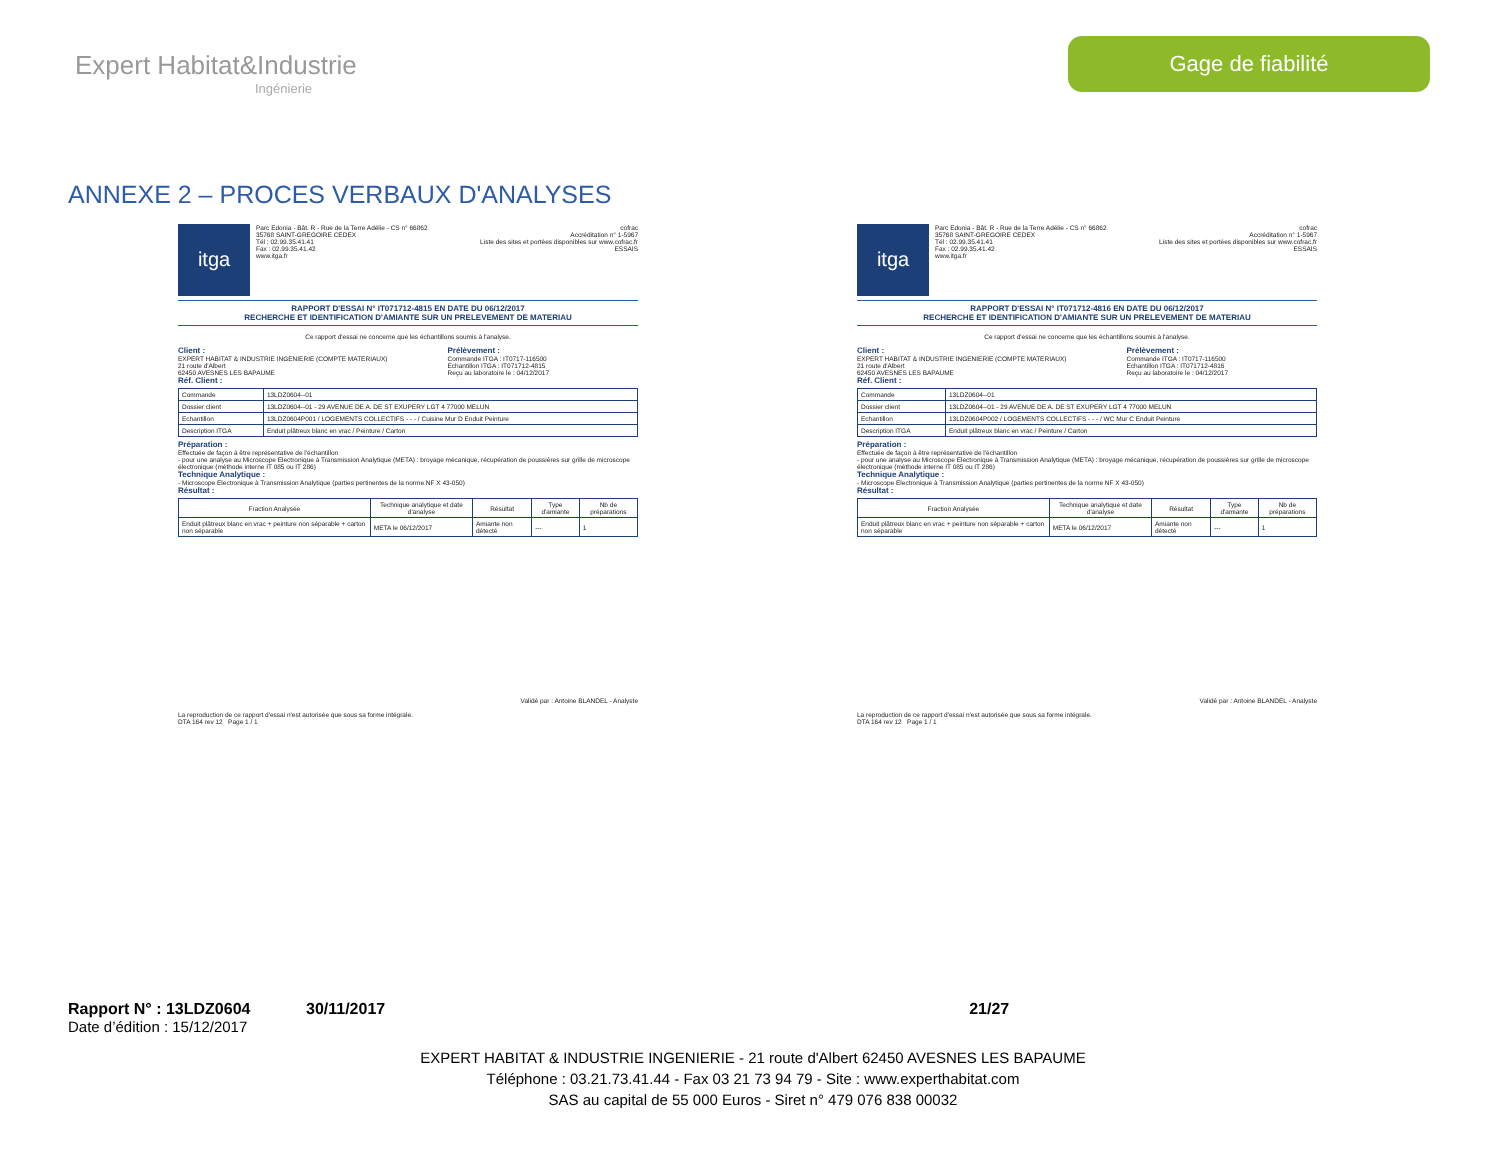Expert Habitat&Industrie
Ingénierie
Gage de fiabilité
ANNEXE 2 – PROCES VERBAUX D'ANALYSES
itga
Parc Edonia - Bât. R - Rue de la Terre Adélie - CS n° 66862
35768 SAINT-GREGOIRE CEDEX
Tél : 02.99.35.41.41
Fax : 02.99.35.41.42
www.itga.fr
cofrac
Accréditation n° 1-5967
Liste des sites et portées disponibles sur www.cofrac.fr
ESSAIS
RAPPORT D'ESSAI N° IT071712-4815 EN DATE DU 06/12/2017
RECHERCHE ET IDENTIFICATION D'AMIANTE SUR UN PRELEVEMENT DE MATERIAU
Ce rapport d'essai ne concerne que les échantillons soumis à l'analyse.
Client :
EXPERT HABITAT & INDUSTRIE INGENIERIE (COMPTE MATERIAUX)
21 route d'Albert
62450 AVESNES LES BAPAUME
Prélèvement :
Commande ITGA : IT0717-116500
Echantillon ITGA : IT071712-4815
Reçu au laboratoire le : 04/12/2017
Réf. Client :
| Commande | 13LDZ0604--01 |
| Dossier client | 13LDZ0604--01 - 29 AVENUE DE A. DE ST EXUPERY LGT 4 77000 MELUN |
| Echantillon | 13LDZ0604P001 / LOGEMENTS COLLECTIFS - - - / Cuisine Mur D Enduit Peinture |
| Description ITGA | Enduit plâtreux blanc en vrac / Peinture / Carton |
Préparation :
Effectuée de façon à être représentative de l'échantillon
- pour une analyse au Microscope Electronique à Transmission Analytique (META) : broyage mécanique, récupération de poussières sur grille de microscope électronique (méthode interne IT 085 ou IT 286)
Technique Analytique :
- Microscope Electronique à Transmission Analytique (parties pertinentes de la norme NF X 43-050)
Résultat :
| Fraction Analysée | Technique analytique et date d'analyse | Résultat | Type d'amiante | Nb de préparations |
| --- | --- | --- | --- | --- |
| Enduit plâtreux blanc en vrac + peinture non séparable + carton non séparable | META le 06/12/2017 | Amiante non détecté | --- | 1 |
Validé par : Antoine BLANDEL - Analyste
La reproduction de ce rapport d'essai n'est autorisée que sous sa forme intégrale.
DTA 164 rev 12 Page 1 / 1
itga
Parc Edonia - Bât. R - Rue de la Terre Adélie - CS n° 66862
35768 SAINT-GREGOIRE CEDEX
Tél : 02.99.35.41.41
Fax : 02.99.35.41.42
www.itga.fr
cofrac
Accréditation n° 1-5967
Liste des sites et portées disponibles sur www.cofrac.fr
ESSAIS
RAPPORT D'ESSAI N° IT071712-4816 EN DATE DU 06/12/2017
RECHERCHE ET IDENTIFICATION D'AMIANTE SUR UN PRELEVEMENT DE MATERIAU
Ce rapport d'essai ne concerne que les échantillons soumis à l'analyse.
Client :
EXPERT HABITAT & INDUSTRIE INGENIERIE (COMPTE MATERIAUX)
21 route d'Albert
62450 AVESNES LES BAPAUME
Prélèvement :
Commande ITGA : IT0717-116500
Echantillon ITGA : IT071712-4816
Reçu au laboratoire le : 04/12/2017
Réf. Client :
| Commande | 13LDZ0604--01 |
| Dossier client | 13LDZ0604--01 - 29 AVENUE DE A. DE ST EXUPERY LGT 4 77000 MELUN |
| Echantillon | 13LDZ0604P002 / LOGEMENTS COLLECTIFS - - - / WC Mur C Enduit Peinture |
| Description ITGA | Enduit plâtreux blanc en vrac / Peinture / Carton |
Préparation :
Effectuée de façon à être représentative de l'échantillon
- pour une analyse au Microscope Electronique à Transmission Analytique (META) : broyage mécanique, récupération de poussières sur grille de microscope électronique (méthode interne IT 085 ou IT 286)
Technique Analytique :
- Microscope Electronique à Transmission Analytique (parties pertinentes de la norme NF X 43-050)
Résultat :
| Fraction Analysée | Technique analytique et date d'analyse | Résultat | Type d'amiante | Nb de préparations |
| --- | --- | --- | --- | --- |
| Enduit plâtreux blanc en vrac + peinture non séparable + carton non séparable | META le 06/12/2017 | Amiante non détecté | --- | 1 |
Validé par : Antoine BLANDEL - Analyste
La reproduction de ce rapport d'essai n'est autorisée que sous sa forme intégrale.
DTA 164 rev 12 Page 1 / 1
Rapport N° : 13LDZ0604 30/11/2017 21/27
Date d’édition : 15/12/2017
EXPERT HABITAT & INDUSTRIE INGENIERIE - 21 route d'Albert 62450 AVESNES LES BAPAUME
Téléphone : 03.21.73.41.44 - Fax 03 21 73 94 79 - Site : www.experthabitat.com
SAS au capital de 55 000 Euros - Siret n° 479 076 838 00032